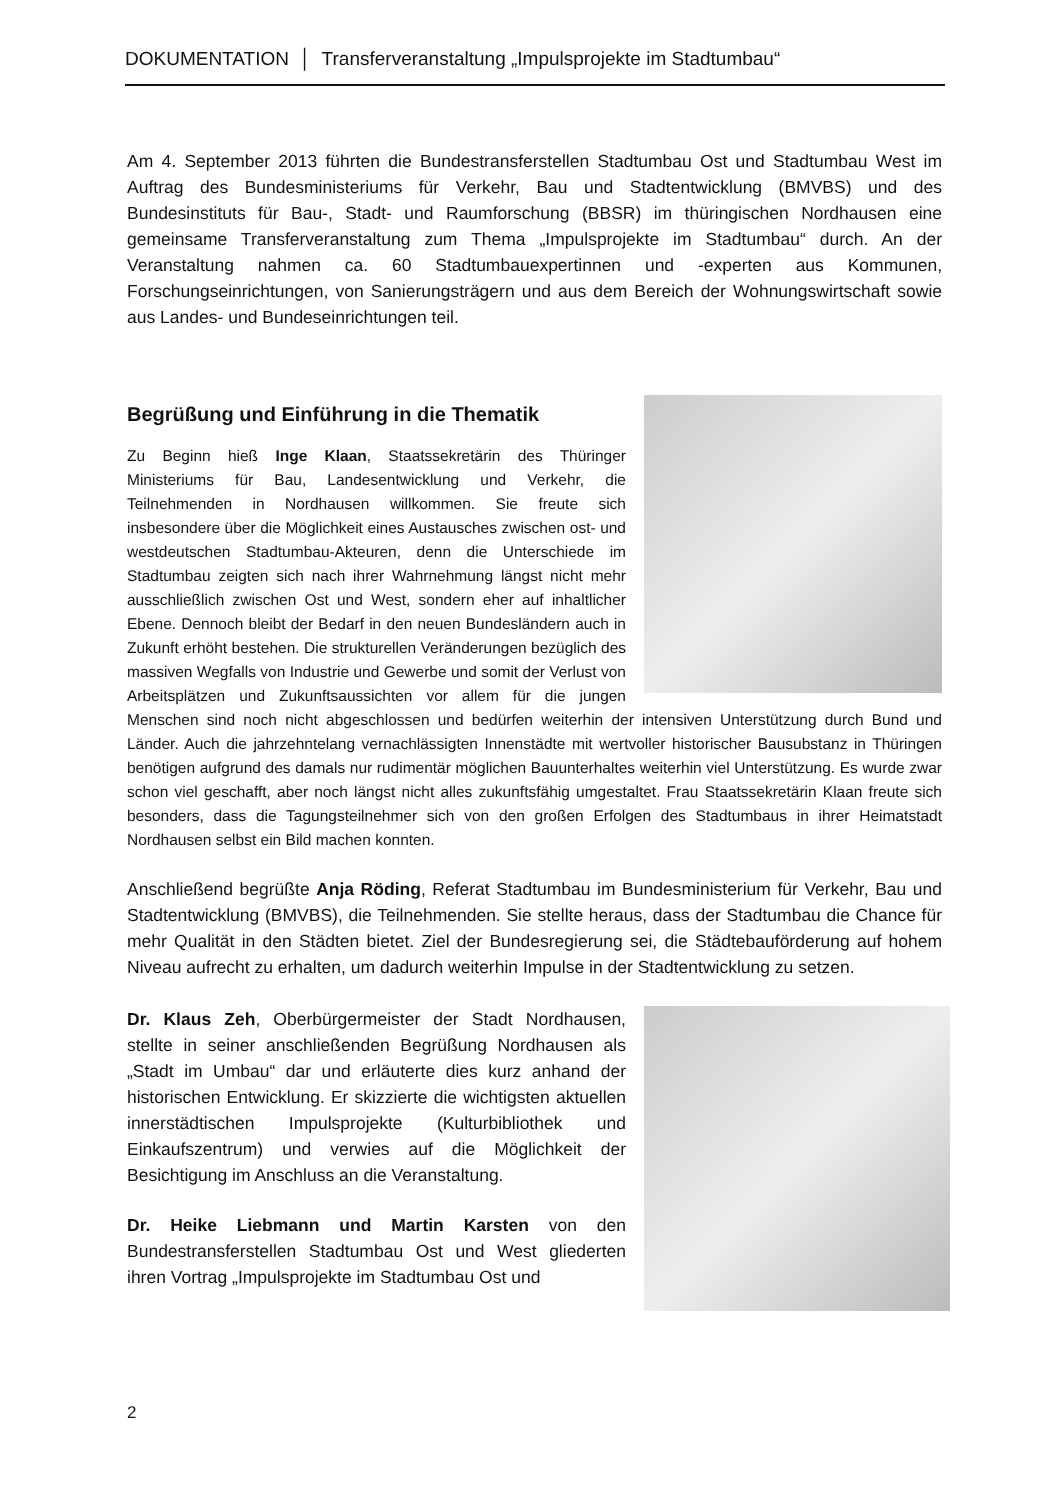DOKUMENTATION │ Transferveranstaltung „Impulsprojekte im Stadtumbau“
Am 4. September 2013 führten die Bundestransferstellen Stadtumbau Ost und Stadtumbau West im Auftrag des Bundesministeriums für Verkehr, Bau und Stadtentwicklung (BMVBS) und des Bundesinstituts für Bau-, Stadt- und Raumforschung (BBSR) im thüringischen Nordhausen eine gemeinsame Transferveranstaltung zum Thema „Impulsprojekte im Stadtumbau“ durch. An der Veranstaltung nahmen ca. 60 Stadtumbauexpertinnen und -experten aus Kommunen, Forschungseinrichtungen, von Sanierungsträgern und aus dem Bereich der Wohnungswirtschaft sowie aus Landes- und Bundeseinrichtungen teil.
Begrüßung und Einführung in die Thematik
Zu Beginn hieß Inge Klaan, Staatssekretärin des Thüringer Ministeriums für Bau, Landesentwicklung und Verkehr, die Teilnehmenden in Nordhausen willkommen. Sie freute sich insbesondere über die Möglichkeit eines Austausches zwischen ost- und westdeutschen Stadtumbau-Akteuren, denn die Unterschiede im Stadtumbau zeigten sich nach ihrer Wahrnehmung längst nicht mehr ausschließlich zwischen Ost und West, sondern eher auf inhaltlicher Ebene. Dennoch bleibt der Bedarf in den neuen Bundesländern auch in Zukunft erhöht bestehen. Die strukturellen Veränderungen bezüglich des massiven Wegfalls von Industrie und Gewerbe und somit der Verlust von Arbeitsplätzen und Zukunftsaussichten vor allem für die jungen Menschen sind noch nicht abgeschlossen und bedürfen weiterhin der intensiven Unterstützung durch Bund und Länder. Auch die jahrzehntelang vernachlässigten Innenstädte mit wertvoller historischer Bausubstanz in Thüringen benötigen aufgrund des damals nur rudimentär möglichen Bauunterhaltes weiterhin viel Unterstützung. Es wurde zwar schon viel geschafft, aber noch längst nicht alles zukunftsfähig umgestaltet. Frau Staatssekretärin Klaan freute sich besonders, dass die Tagungsteilnehmer sich von den großen Erfolgen des Stadtumbaus in ihrer Heimatstadt Nordhausen selbst ein Bild machen konnten.
Anschließend begrüßte Anja Röding, Referat Stadtumbau im Bundesministerium für Verkehr, Bau und Stadtentwicklung (BMVBS), die Teilnehmenden. Sie stellte heraus, dass der Stadtumbau die Chance für mehr Qualität in den Städten bietet. Ziel der Bundesregierung sei, die Städtebauförderung auf hohem Niveau aufrecht zu erhalten, um dadurch weiterhin Impulse in der Stadtentwicklung zu setzen.
Dr. Klaus Zeh, Oberbürgermeister der Stadt Nordhausen, stellte in seiner anschließenden Begrüßung Nordhausen als „Stadt im Umbau“ dar und erläuterte dies kurz anhand der historischen Entwicklung. Er skizzierte die wichtigsten aktuellen innerstädtischen Impulsprojekte (Kulturbibliothek und Einkaufszentrum) und verwies auf die Möglichkeit der Besichtigung im Anschluss an die Veranstaltung.
Dr. Heike Liebmann und Martin Karsten von den Bundestransferstellen Stadtumbau Ost und West gliederten ihren Vortrag „Impulsprojekte im Stadtumbau Ost und
2